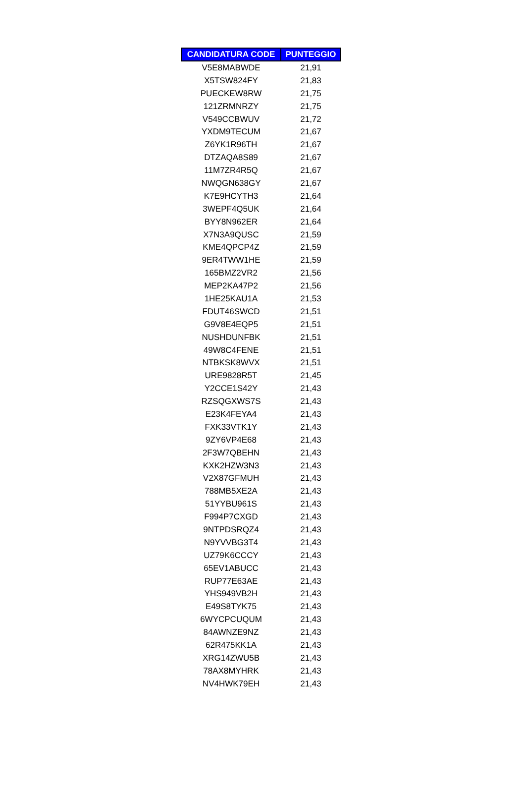| CANDIDATURA CODE | PUNTEGGIO |
| --- | --- |
| V5E8MABWDE | 21,91 |
| X5TSW824FY | 21,83 |
| PUECKEW8RW | 21,75 |
| 121ZRMNRZY | 21,75 |
| V549CCBWUV | 21,72 |
| YXDM9TECUM | 21,67 |
| Z6YK1R96TH | 21,67 |
| DTZAQA8S89 | 21,67 |
| 11M7ZR4R5Q | 21,67 |
| NWQGN638GY | 21,67 |
| K7E9HCYTH3 | 21,64 |
| 3WEPF4Q5UK | 21,64 |
| BYY8N962ER | 21,64 |
| X7N3A9QUSC | 21,59 |
| KME4QPCP4Z | 21,59 |
| 9ER4TWW1HE | 21,59 |
| 165BMZ2VR2 | 21,56 |
| MEP2KA47P2 | 21,56 |
| 1HE25KAU1A | 21,53 |
| FDUT46SWCD | 21,51 |
| G9V8E4EQP5 | 21,51 |
| NUSHDUNFBK | 21,51 |
| 49W8C4FENE | 21,51 |
| NTBKSK8WVX | 21,51 |
| URE9828R5T | 21,45 |
| Y2CCE1S42Y | 21,43 |
| RZSQGXWS7S | 21,43 |
| E23K4FEYA4 | 21,43 |
| FXK33VTK1Y | 21,43 |
| 9ZY6VP4E68 | 21,43 |
| 2F3W7QBEHN | 21,43 |
| KXK2HZW3N3 | 21,43 |
| V2X87GFMUH | 21,43 |
| 788MB5XE2A | 21,43 |
| 51YYBU961S | 21,43 |
| F994P7CXGD | 21,43 |
| 9NTPDSRQZ4 | 21,43 |
| N9YVVBG3T4 | 21,43 |
| UZ79K6CCCY | 21,43 |
| 65EV1ABUCC | 21,43 |
| RUP77E63AE | 21,43 |
| YHS949VB2H | 21,43 |
| E49S8TYK75 | 21,43 |
| 6WYCPCUQUM | 21,43 |
| 84AWNZE9NZ | 21,43 |
| 62R475KK1A | 21,43 |
| XRG14ZWU5B | 21,43 |
| 78AX8MYHRK | 21,43 |
| NV4HWK79EH | 21,43 |